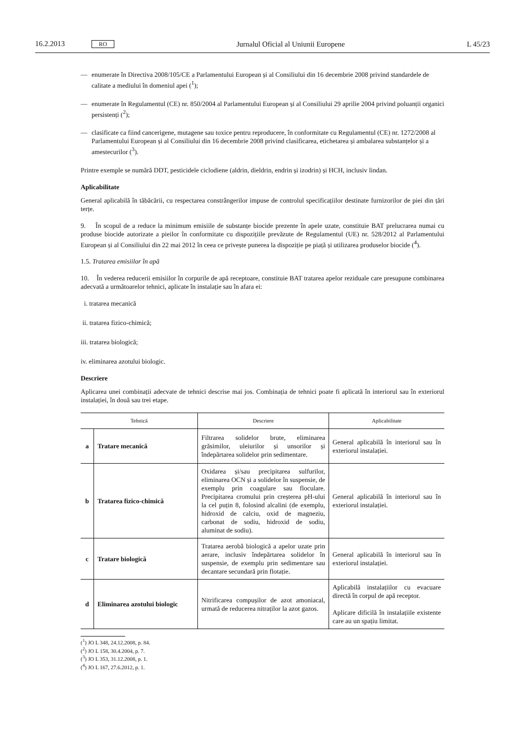16.2.2013 RO Jurnalul Oficial al Uniunii Europene L 45/23
— enumerate în Directiva 2008/105/CE a Parlamentului European și al Consiliului din 16 decembrie 2008 privind standardele de calitate a mediului în domeniul apei (<sup>1</sup>);
— enumerate în Regulamentul (CE) nr. 850/2004 al Parlamentului European și al Consiliului 29 aprilie 2004 privind poluanții organici persistenți (<sup>2</sup>);
— clasificate ca fiind cancerigene, mutagene sau toxice pentru reproducere, în conformitate cu Regulamentul (CE) nr. 1272/2008 al Parlamentului European și al Consiliului din 16 decembrie 2008 privind clasificarea, etichetarea și ambalarea substanțelor și a amestecurilor (<sup>3</sup>).
Printre exemple se numără DDT, pesticidele ciclodiene (aldrin, dieldrin, endrin și izodrin) și HCH, inclusiv lindan.
Aplicabilitate
General aplicabilă în tăbăcării, cu respectarea constrângerilor impuse de controlul specificațiilor destinate furnizorilor de piei din țări terțe.
9. În scopul de a reduce la minimum emisiile de substanțe biocide prezente în apele uzate, constituie BAT prelucrarea numai cu produse biocide autorizate a pieilor în conformitate cu dispozițiile prevăzute de Regulamentul (UE) nr. 528/2012 al Parlamentului European și al Consiliului din 22 mai 2012 în ceea ce privește punerea la dispoziție pe piață și utilizarea produselor biocide (<sup>4</sup>).
1.5. Tratarea emisiilor în apă
10. În vederea reducerii emisiilor în corpurile de apă receptoare, constituie BAT tratarea apelor reziduale care presupune combinarea adecvată a următoarelor tehnici, aplicate în instalație sau în afara ei:
i. tratarea mecanică
ii. tratarea fizico-chimică;
iii. tratarea biologică;
iv. eliminarea azotului biologic.
Descriere
Aplicarea unei combinații adecvate de tehnici descrise mai jos. Combinația de tehnici poate fi aplicată în interiorul sau în exteriorul instalației, în două sau trei etape.
| Tehnică | | Descriere | Aplicabilitate |
| --- | --- | --- | --- |
| a | Tratare mecanică | Filtrarea solidelor brute, eliminarea grăsimilor, uleiurilor și unsorilor și îndepărtarea solidelor prin sedimentare. | General aplicabilă în interiorul sau în exteriorul instalației. |
| b | Tratarea fizico-chimică | Oxidarea și/sau precipitarea sulfurilor, eliminarea OCN și a solidelor în suspensie, de exemplu prin coagulare sau floculare. Precipitarea cromului prin creșterea pH-ului la cel puțin 8, folosind alcalini (de exemplu, hidroxid de calciu, oxid de magneziu, carbonat de sodiu, hidroxid de sodiu, aluminat de sodiu). | General aplicabilă în interiorul sau în exteriorul instalației. |
| c | Tratare biologică | Tratarea aerobă biologică a apelor uzate prin aerare, inclusiv îndepărtarea solidelor în suspensie, de exemplu prin sedimentare sau decantare secundară prin flotație. | General aplicabilă în interiorul sau în exteriorul instalației. |
| d | Eliminarea azotului biologic | Nitrificarea compușilor de azot amoniacal, urmată de reducerea nitraților la azot gazos. | Aplicabilă instalațiilor cu evacuare directă în corpul de apă receptor. Aplicare dificilă în instalațiile existente care au un spațiu limitat. |
(<sup>1</sup>) JO L 348, 24.12.2008, p. 84.
(<sup>2</sup>) JO L 158, 30.4.2004, p. 7.
(<sup>3</sup>) JO L 353, 31.12.2008, p. 1.
(<sup>4</sup>) JO L 167, 27.6.2012, p. 1.